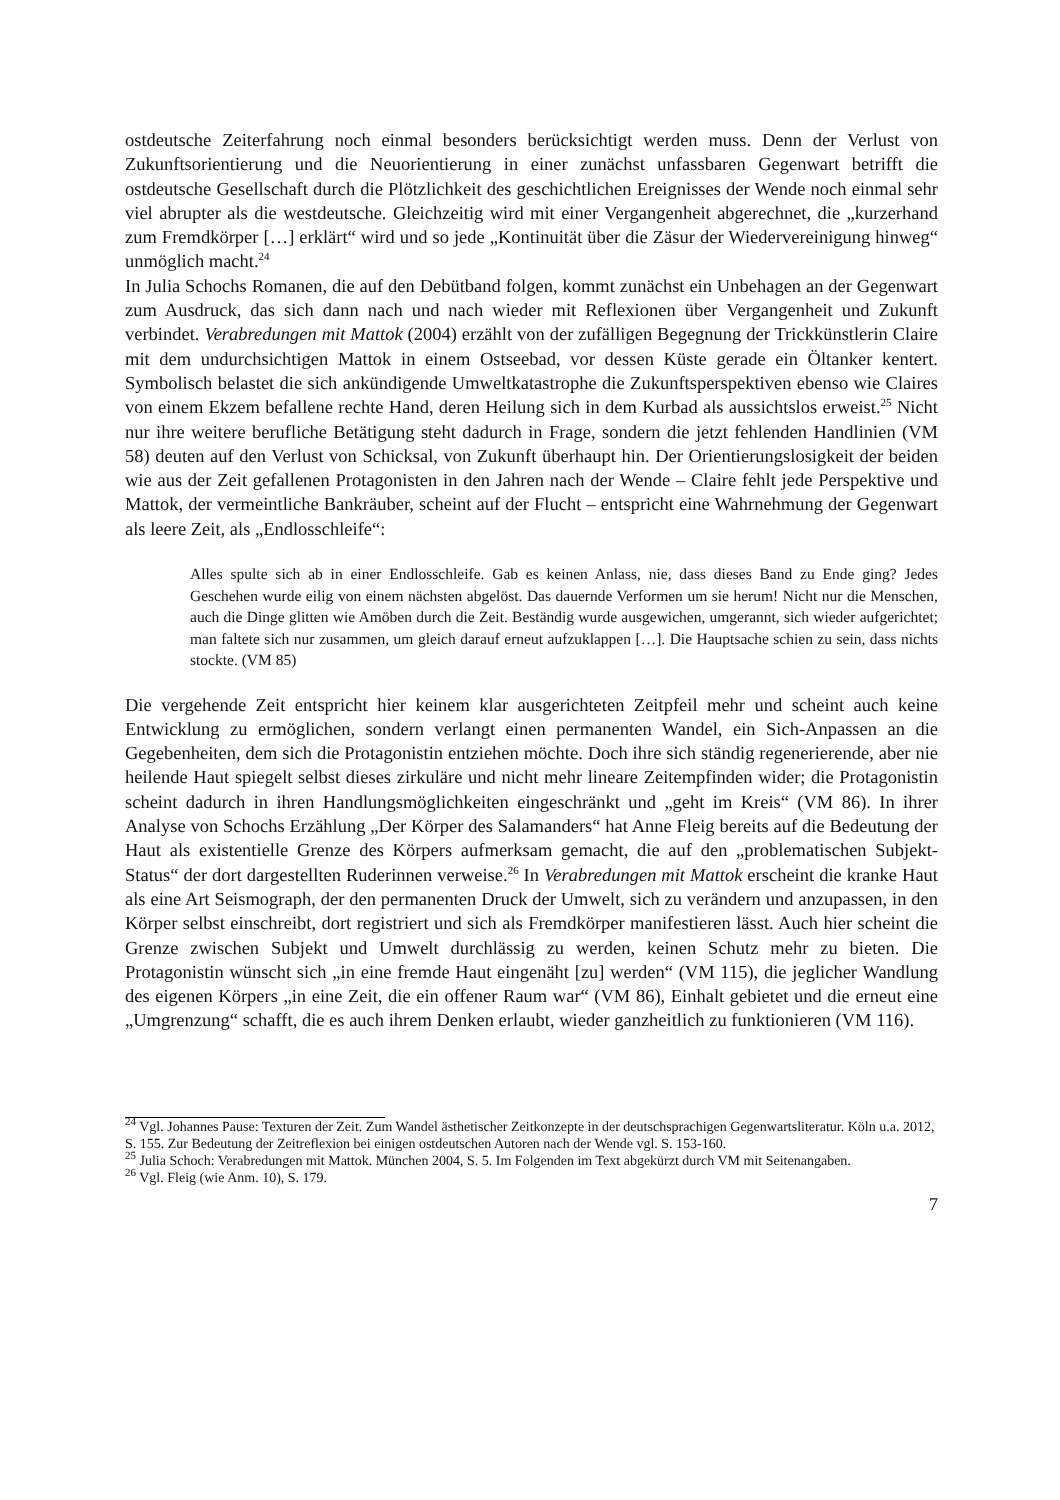ostdeutsche Zeiterfahrung noch einmal besonders berücksichtigt werden muss. Denn der Verlust von Zukunftsorientierung und die Neuorientierung in einer zunächst unfassbaren Gegenwart betrifft die ostdeutsche Gesellschaft durch die Plötzlichkeit des geschichtlichen Ereignisses der Wende noch einmal sehr viel abrupter als die westdeutsche. Gleichzeitig wird mit einer Vergangenheit abgerechnet, die „kurzerhand zum Fremdkörper […] erklärt“ wird und so jede „Kontinuität über die Zäsur der Wiedervereinigung hinweg“ unmöglich macht.<sup>24</sup>
In Julia Schochs Romanen, die auf den Debütband folgen, kommt zunächst ein Unbehagen an der Gegenwart zum Ausdruck, das sich dann nach und nach wieder mit Reflexionen über Vergangenheit und Zukunft verbindet. Verabredungen mit Mattok (2004) erzählt von der zufälligen Begegnung der Trickkünstlerin Claire mit dem undurchsichtigen Mattok in einem Ostseebad, vor dessen Küste gerade ein Öltanker kentert. Symbolisch belastet die sich ankündigende Umweltkatastrophe die Zukunftsperspektiven ebenso wie Claires von einem Ekzem befallene rechte Hand, deren Heilung sich in dem Kurbad als aussichtslos erweist.<sup>25</sup> Nicht nur ihre weitere berufliche Betätigung steht dadurch in Frage, sondern die jetzt fehlenden Handlinien (VM 58) deuten auf den Verlust von Schicksal, von Zukunft überhaupt hin. Der Orientierungslosigkeit der beiden wie aus der Zeit gefallenen Protagonisten in den Jahren nach der Wende – Claire fehlt jede Perspektive und Mattok, der vermeintliche Bankräuber, scheint auf der Flucht – entspricht eine Wahrnehmung der Gegenwart als leere Zeit, als „Endlosschleife“:
Alles spulte sich ab in einer Endlosschleife. Gab es keinen Anlass, nie, dass dieses Band zu Ende ging? Jedes Geschehen wurde eilig von einem nächsten abgelöst. Das dauernde Verformen um sie herum! Nicht nur die Menschen, auch die Dinge glitten wie Amöben durch die Zeit. Beständig wurde ausgewichen, umgerannt, sich wieder aufgerichtet; man faltete sich nur zusammen, um gleich darauf erneut aufzuklappen […]. Die Hauptsache schien zu sein, dass nichts stockte. (VM 85)
Die vergehende Zeit entspricht hier keinem klar ausgerichteten Zeitpfeil mehr und scheint auch keine Entwicklung zu ermöglichen, sondern verlangt einen permanenten Wandel, ein Sich-Anpassen an die Gegebenheiten, dem sich die Protagonistin entziehen möchte. Doch ihre sich ständig regenerierende, aber nie heilende Haut spiegelt selbst dieses zirkuläre und nicht mehr lineare Zeitempfinden wider; die Protagonistin scheint dadurch in ihren Handlungsmöglichkeiten eingeschränkt und „geht im Kreis“ (VM 86). In ihrer Analyse von Schochs Erzählung „Der Körper des Salamanders“ hat Anne Fleig bereits auf die Bedeutung der Haut als existentielle Grenze des Körpers aufmerksam gemacht, die auf den „problematischen Subjekt-Status“ der dort dargestellten Ruderinnen verweise.<sup>26</sup> In Verabredungen mit Mattok erscheint die kranke Haut als eine Art Seismograph, der den permanenten Druck der Umwelt, sich zu verändern und anzupassen, in den Körper selbst einschreibt, dort registriert und sich als Fremdkörper manifestieren lässt. Auch hier scheint die Grenze zwischen Subjekt und Umwelt durchlässig zu werden, keinen Schutz mehr zu bieten. Die Protagonistin wünscht sich „in eine fremde Haut eingenäht [zu] werden“ (VM 115), die jeglicher Wandlung des eigenen Körpers „in eine Zeit, die ein offener Raum war“ (VM 86), Einhalt gebietet und die erneut eine „Umgrenzung“ schafft, die es auch ihrem Denken erlaubt, wieder ganzheitlich zu funktionieren (VM 116).
<sup>24</sup> Vgl. Johannes Pause: Texturen der Zeit. Zum Wandel ästhetischer Zeitkonzepte in der deutschsprachigen Gegenwartsliteratur. Köln u.a. 2012, S. 155. Zur Bedeutung der Zeitreflexion bei einigen ostdeutschen Autoren nach der Wende vgl. S. 153-160.
<sup>25</sup> Julia Schoch: Verabredungen mit Mattok. München 2004, S. 5. Im Folgenden im Text abgekürzt durch VM mit Seitenangaben.
<sup>26</sup> Vgl. Fleig (wie Anm. 10), S. 179.
7